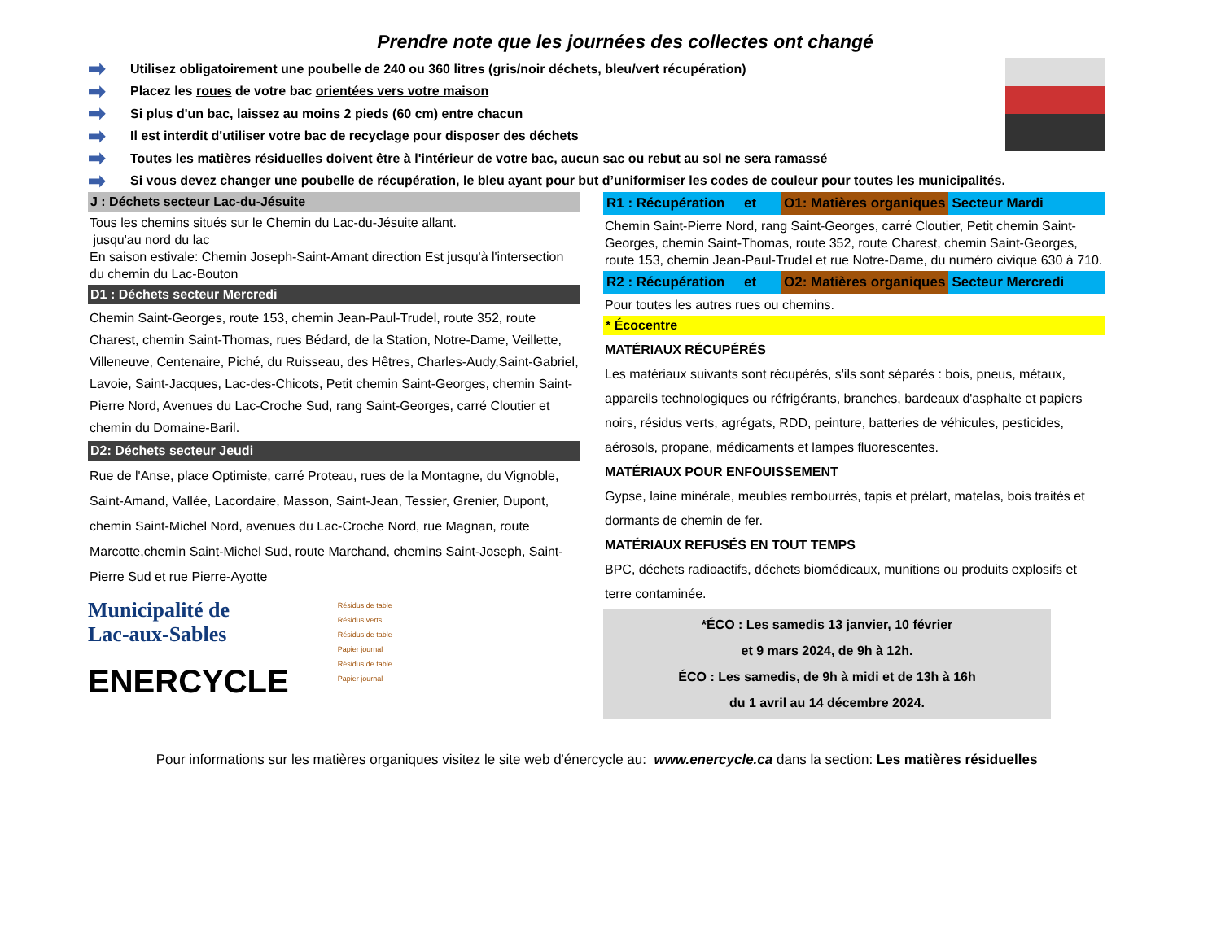Prendre note que les journées des collectes ont changé
➡ Utilisez obligatoirement une poubelle de 240 ou 360 litres (gris/noir déchets, bleu/vert récupération)
➡ Placez les roues de votre bac orientées vers votre maison
➡ Si plus d'un bac, laissez au moins 2 pieds (60 cm) entre chacun
➡ Il est interdit d'utiliser votre bac de recyclage pour disposer des déchets
➡ Toutes les matières résiduelles doivent être à l'intérieur de votre bac, aucun sac ou rebut au sol ne sera ramassé
➡ Si vous devez changer une poubelle de récupération, le bleu ayant pour but d’uniformiser les codes de couleur pour toutes les municipalités.
J : Déchets secteur Lac-du-Jésuite
Tous les chemins situés sur le Chemin du Lac-du-Jésuite allant.
jusqu'au nord du lac
En saison estivale: Chemin Joseph-Saint-Amant direction Est jusqu'à l'intersection du chemin du Lac-Bouton
D1 : Déchets secteur Mercredi
Chemin Saint-Georges, route 153, chemin Jean-Paul-Trudel, route 352, route Charest, chemin Saint-Thomas, rues Bédard, de la Station, Notre-Dame, Veillette, Villeneuve, Centenaire, Piché, du Ruisseau, des Hêtres, Charles-Audy,Saint-Gabriel, Lavoie, Saint-Jacques, Lac-des-Chicots, Petit chemin Saint-Georges, chemin Saint-Pierre Nord, Avenues du Lac-Croche Sud, rang Saint-Georges, carré Cloutier et chemin du Domaine-Baril.
D2: Déchets secteur Jeudi
Rue de l'Anse, place Optimiste, carré Proteau, rues de la Montagne, du Vignoble, Saint-Amand, Vallée, Lacordaire, Masson, Saint-Jean, Tessier, Grenier, Dupont, chemin Saint-Michel Nord, avenues du Lac-Croche Nord, rue Magnan, route Marcotte,chemin Saint-Michel Sud, route Marchand, chemins Saint-Joseph, Saint-Pierre Sud et rue Pierre-Ayotte
Municipalité de
Lac-aux-Sables
ENERCYCLE
Résidus de table
Résidus verts
Résidus de table
Papier journal
Résidus de table
Papier journal
R1 : Récupération et O1: Matières organiques Secteur Mardi
Chemin Saint-Pierre Nord, rang Saint-Georges, carré Cloutier, Petit chemin Saint-Georges, chemin Saint-Thomas, route 352, route Charest, chemin Saint-Georges, route 153, chemin Jean-Paul-Trudel et rue Notre-Dame, du numéro civique 630 à 710.
R2 : Récupération et O2: Matières organiques Secteur Mercredi
Pour toutes les autres rues ou chemins.
* Écocentre
MATÉRIAUX RÉCUPÉRÉS
Les matériaux suivants sont récupérés, s'ils sont séparés : bois, pneus, métaux, appareils technologiques ou réfrigérants, branches, bardeaux d'asphalte et papiers noirs, résidus verts, agrégats, RDD, peinture, batteries de véhicules, pesticides, aérosols, propane, médicaments et lampes fluorescentes.
MATÉRIAUX POUR ENFOUISSEMENT
Gypse, laine minérale, meubles rembourrés, tapis et prélart, matelas, bois traités et dormants de chemin de fer.
MATÉRIAUX REFUSÉS EN TOUT TEMPS
BPC, déchets radioactifs, déchets biomédicaux, munitions ou produits explosifs et terre contaminée.
*ÉCO : Les samedis 13 janvier, 10 février
et 9 mars 2024, de 9h à 12h.
ÉCO : Les samedis, de 9h à midi et de 13h à 16h
du 1 avril au 14 décembre 2024.
Pour informations sur les matières organiques visitez le site web d'énercycle au: www.enercycle.ca dans la section: Les matières résiduelles